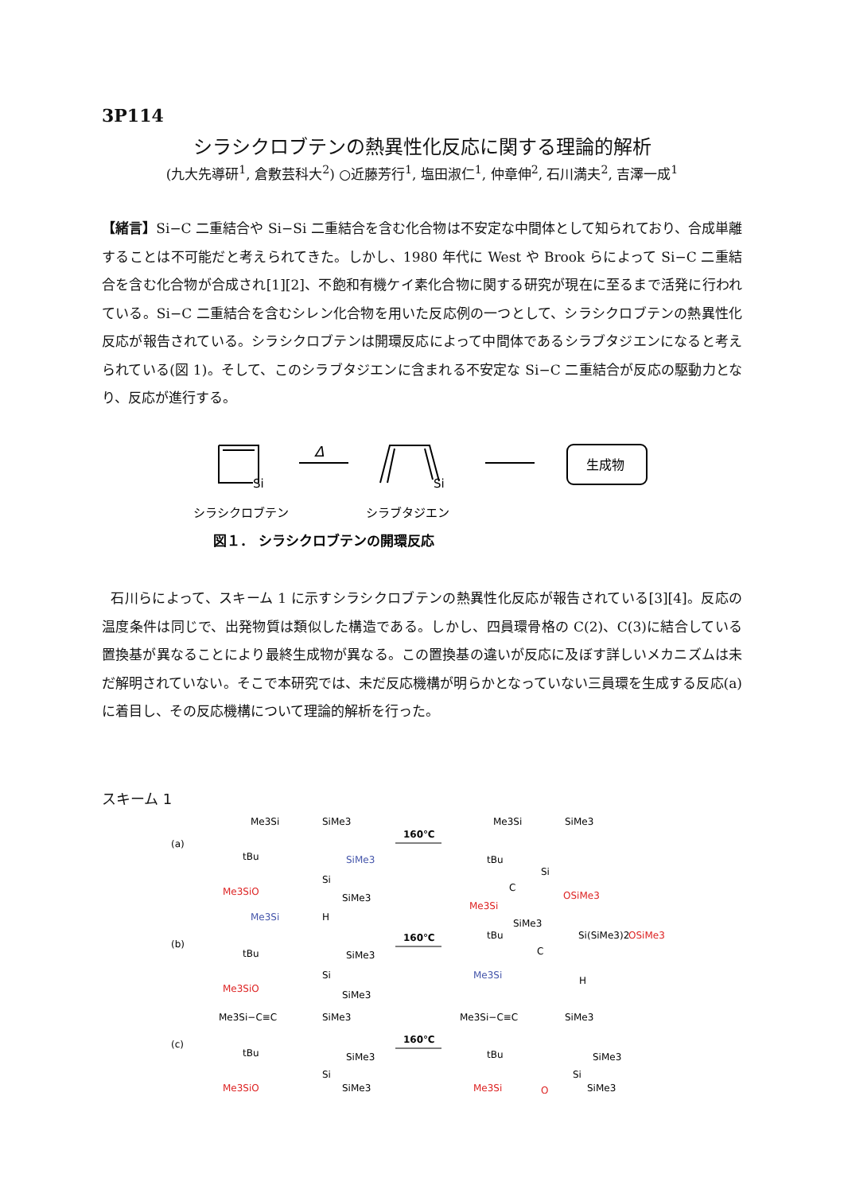3P114
シラシクロブテンの熱異性化反応に関する理論的解析
(九大先導研<sup>1</sup>, 倉敷芸科大<sup>2</sup>) ○近藤芳行<sup>1</sup>, 塩田淑仁<sup>1</sup>, 仲章伸<sup>2</sup>, 石川満夫<sup>2</sup>, 吉澤一成<sup>1</sup>
【緒言】Si−C 二重結合や Si−Si 二重結合を含む化合物は不安定な中間体として知られており、合成単離することは不可能だと考えられてきた。しかし、1980 年代に West や Brook らによって Si−C 二重結合を含む化合物が合成され[1][2]、不飽和有機ケイ素化合物に関する研究が現在に至るまで活発に行われている。Si−C 二重結合を含むシレン化合物を用いた反応例の一つとして、シラシクロブテンの熱異性化反応が報告されている。シラシクロブテンは開環反応によって中間体であるシラブタジエンになると考えられている(図 1)。そして、このシラブタジエンに含まれる不安定な Si−C 二重結合が反応の駆動力となり、反応が進行する。
Si
Δ
Si
生成物
シラシクロブテン
シラブタジエン
図１． シラシクロブテンの開環反応
石川らによって、スキーム 1 に示すシラシクロブテンの熱異性化反応が報告されている[3][4]。反応の温度条件は同じで、出発物質は類似した構造である。しかし、四員環骨格の C(2)、C(3)に結合している置換基が異なることにより最終生成物が異なる。この置換基の違いが反応に及ぼす詳しいメカニズムは未だ解明されていない。そこで本研究では、未だ反応機構が明らかとなっていない三員環を生成する反応(a)に着目し、その反応機構について理論的解析を行った。
スキーム 1
(a)
Me3Si
SiMe3
tBu
Me3SiO
SiMe3
Si
SiMe3
160℃
Me3Si
SiMe3
Si
tBu
C
Me3Si
OSiMe3
SiMe3
(b)
Me3Si
H
tBu
Me3SiO
SiMe3
Si
SiMe3
160℃
tBu
C
Si(SiMe3)2
OSiMe3
Me3Si
H
(c)
Me3Si−C≡C
SiMe3
tBu
Me3SiO
SiMe3
Si
SiMe3
160℃
Me3Si−C≡C
SiMe3
tBu
Me3Si
O
Si
SiMe3
SiMe3